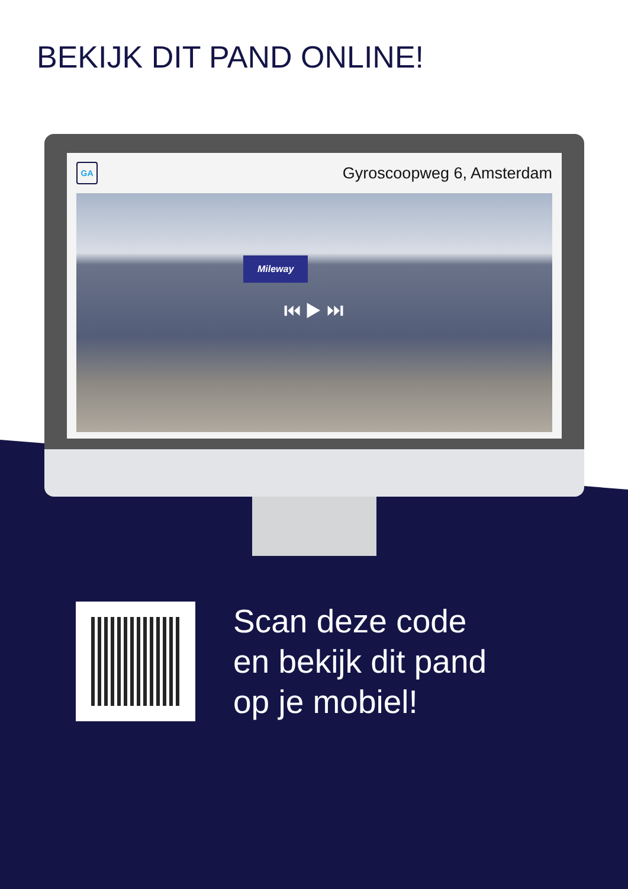BEKIJK DIT PAND ONLINE!
GA
Gyroscoopweg 6, Amsterdam
Mileway
⏮ ▶ ⏭
Scan deze code
en bekijk dit pand
op je mobiel!